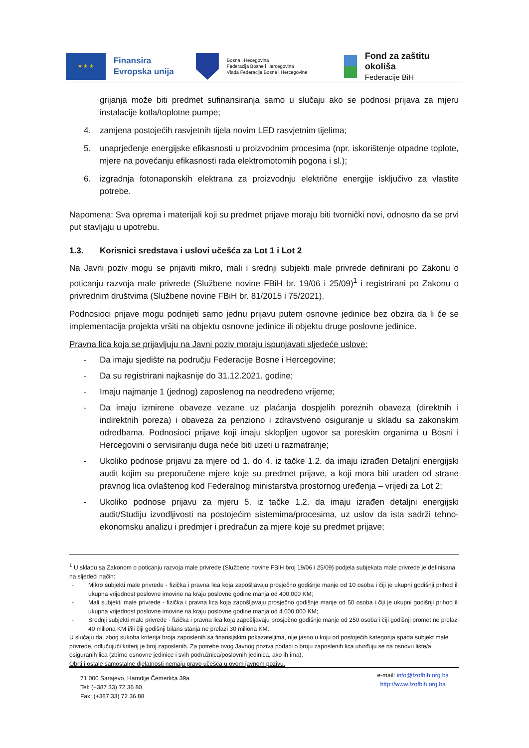★ ★ ★
Finansira
Evropska unija
Bosna i Hecegovina
Federacija Bosne i Hercegovina
Vlada Federacije Bosne i Hercegovine
Fond za zaštitu okoliša
Federacije BiH
grijanja može biti predmet sufinansiranja samo u slučaju ako se podnosi prijava za mjeru instalacije kotla/toplotne pumpe;
4. zamjena postojećih rasvjetnih tijela novim LED rasvjetnim tijelima;
5. unaprjeđenje energijske efikasnosti u proizvodnim procesima (npr. iskorištenje otpadne toplote, mjere na povećanju efikasnosti rada elektromotornih pogona i sl.);
6. izgradnja fotonaponskih elektrana za proizvodnju električne energije isključivo za vlastite potrebe.
Napomena: Sva oprema i materijali koji su predmet prijave moraju biti tvornički novi, odnosno da se prvi put stavljaju u upotrebu.
1.3. Korisnici sredstava i uslovi učešća za Lot 1 i Lot 2
Na Javni poziv mogu se prijaviti mikro, mali i srednji subjekti male privrede definirani po Zakonu o poticanju razvoja male privrede (Službene novine FBiH br. 19/06 i 25/09)<sup>1</sup> i registrirani po Zakonu o privrednim društvima (Službene novine FBiH br. 81/2015 i 75/2021).
Podnosioci prijave mogu podnijeti samo jednu prijavu putem osnovne jedinice bez obzira da li će se implementacija projekta vršiti na objektu osnovne jedinice ili objektu druge poslovne jedinice.
Pravna lica koja se prijavljuju na Javni poziv moraju ispunjavati sljedeće uslove:
- Da imaju sjedište na području Federacije Bosne i Hercegovine;
- Da su registrirani najkasnije do 31.12.2021. godine;
- Imaju najmanje 1 (jednog) zaposlenog na neodređeno vrijeme;
- Da imaju izmirene obaveze vezane uz plaćanja dospjelih poreznih obaveza (direktnih i indirektnih poreza) i obaveza za penziono i zdravstveno osiguranje u skladu sa zakonskim odredbama. Podnosioci prijave koji imaju sklopljen ugovor sa poreskim organima u Bosni i Hercegovini o servisiranju duga neće biti uzeti u razmatranje;
- Ukoliko podnose prijavu za mjere od 1. do 4. iz tačke 1.2. da imaju izrađen Detaljni energijski audit kojim su preporučene mjere koje su predmet prijave, a koji mora biti urađen od strane pravnog lica ovlaštenog kod Federalnog ministarstva prostornog uređenja – vrijedi za Lot 2;
- Ukoliko podnose prijavu za mjeru 5. iz tačke 1.2. da imaju izrađen detaljni energijski audit/Studiju izvodljivosti na postojećim sistemima/procesima, uz uslov da ista sadrži tehno-ekonomsku analizu i predmjer i predračun za mjere koje su predmet prijave;
<sup>1</sup> U skladu sa Zakonom o poticanju razvoja male privrede (Službene novine FBiH broj 19/06 i 25/09) podjela subjekata male privrede je definisana na sljedeći način:
- Mikro subjekti male privrede - fizička i pravna lica koja zapošljavaju prosječno godišnje manje od 10 osoba i čiji je ukupni godišnji prihod ili ukupna vrijednost poslovne imovine na kraju poslovne godine manja od 400.000 KM;
- Mali subjekti male privrede - fizička i pravna lica koja zapošljavaju prosječno godišnje manje od 50 osoba i čiji je ukupni godišnji prihod ili ukupna vrijednost poslovne imovine na kraju poslovne godine manja od 4.000.000 KM;
- Srednji subjekti male privrede - fizička i pravna lica koja zapošljavaju prosječno godišnje manje od 250 osoba i čiji godišnji promet ne prelazi 40 miliona KM i/ili čiji godišnji bilans stanja ne prelazi 30 miliona KM.
U slučaju da, zbog sukoba kriterija broja zaposlenih sa finansijskim pokazateljima, nije jasno u koju od postojećih kategorija spada subjekt male privrede, odlučujući kriterij je broj zaposlenih. Za potrebe ovog Javnog poziva podaci o broju zaposlenih lica utvrđuju se na osnovu liste/a osiguranih lica (zbirno osnovne jedinice i svih podružnica/poslovnih jedinica, ako ih ima).
Obrti i ostale samostalne djelatnosti nemaju pravo učešća u ovom javnom pozivu.
71 000 Sarajevo, Hamdije Čemerlića 39a
Tel: (+387 33) 72 36 80
Fax: (+387 33) 72 36 88
e-mail: info@fzofbih.org.ba
http://www.fzofbih.org.ba